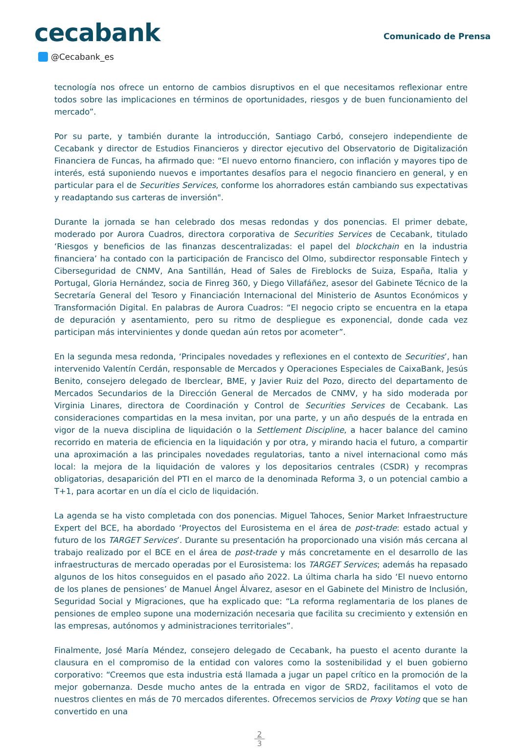cecabank
Comunicado de Prensa
@Cecabank_es
tecnología nos ofrece un entorno de cambios disruptivos en el que necesitamos reflexionar entre todos sobre las implicaciones en términos de oportunidades, riesgos y de buen funcionamiento del mercado”.
Por su parte, y también durante la introducción, Santiago Carbó, consejero independiente de Cecabank y director de Estudios Financieros y director ejecutivo del Observatorio de Digitalización Financiera de Funcas, ha afirmado que: “El nuevo entorno financiero, con inflación y mayores tipo de interés, está suponiendo nuevos e importantes desafíos para el negocio financiero en general, y en particular para el de Securities Services, conforme los ahorradores están cambiando sus expectativas y readaptando sus carteras de inversión".
Durante la jornada se han celebrado dos mesas redondas y dos ponencias. El primer debate, moderado por Aurora Cuadros, directora corporativa de Securities Services de Cecabank, titulado ‘Riesgos y beneficios de las finanzas descentralizadas: el papel del blockchain en la industria financiera’ ha contado con la participación de Francisco del Olmo, subdirector responsable Fintech y Ciberseguridad de CNMV, Ana Santillán, Head of Sales de Fireblocks de Suiza, España, Italia y Portugal, Gloria Hernández, socia de Finreg 360, y Diego Villafáñez, asesor del Gabinete Técnico de la Secretaría General del Tesoro y Financiación Internacional del Ministerio de Asuntos Económicos y Transformación Digital. En palabras de Aurora Cuadros: “El negocio cripto se encuentra en la etapa de depuración y asentamiento, pero su ritmo de despliegue es exponencial, donde cada vez participan más intervinientes y donde quedan aún retos por acometer”.
En la segunda mesa redonda, ‘Principales novedades y reflexiones en el contexto de Securities’, han intervenido Valentín Cerdán, responsable de Mercados y Operaciones Especiales de CaixaBank, Jesús Benito, consejero delegado de Iberclear, BME, y Javier Ruiz del Pozo, directo del departamento de Mercados Secundarios de la Dirección General de Mercados de CNMV, y ha sido moderada por Virginia Linares, directora de Coordinación y Control de Securities Services de Cecabank. Las consideraciones compartidas en la mesa invitan, por una parte, y un año después de la entrada en vigor de la nueva disciplina de liquidación o la Settlement Discipline, a hacer balance del camino recorrido en materia de eficiencia en la liquidación y por otra, y mirando hacia el futuro, a compartir una aproximación a las principales novedades regulatorias, tanto a nivel internacional como más local: la mejora de la liquidación de valores y los depositarios centrales (CSDR) y recompras obligatorias, desaparición del PTI en el marco de la denominada Reforma 3, o un potencial cambio a T+1, para acortar en un día el ciclo de liquidación.
La agenda se ha visto completada con dos ponencias. Miguel Tahoces, Senior Market Infraestructure Expert del BCE, ha abordado ‘Proyectos del Eurosistema en el área de post-trade: estado actual y futuro de los TARGET Services’. Durante su presentación ha proporcionado una visión más cercana al trabajo realizado por el BCE en el área de post-trade y más concretamente en el desarrollo de las infraestructuras de mercado operadas por el Eurosistema: los TARGET Services; además ha repasado algunos de los hitos conseguidos en el pasado año 2022. La última charla ha sido ‘El nuevo entorno de los planes de pensiones’ de Manuel Ángel Álvarez, asesor en el Gabinete del Ministro de Inclusión, Seguridad Social y Migraciones, que ha explicado que: “La reforma reglamentaria de los planes de pensiones de empleo supone una modernización necesaria que facilita su crecimiento y extensión en las empresas, autónomos y administraciones territoriales”.
Finalmente, José María Méndez, consejero delegado de Cecabank, ha puesto el acento durante la clausura en el compromiso de la entidad con valores como la sostenibilidad y el buen gobierno corporativo: “Creemos que esta industria está llamada a jugar un papel crítico en la promoción de la mejor gobernanza. Desde mucho antes de la entrada en vigor de SRD2, facilitamos el voto de nuestros clientes en más de 70 mercados diferentes. Ofrecemos servicios de Proxy Voting que se han convertido en una
2
3